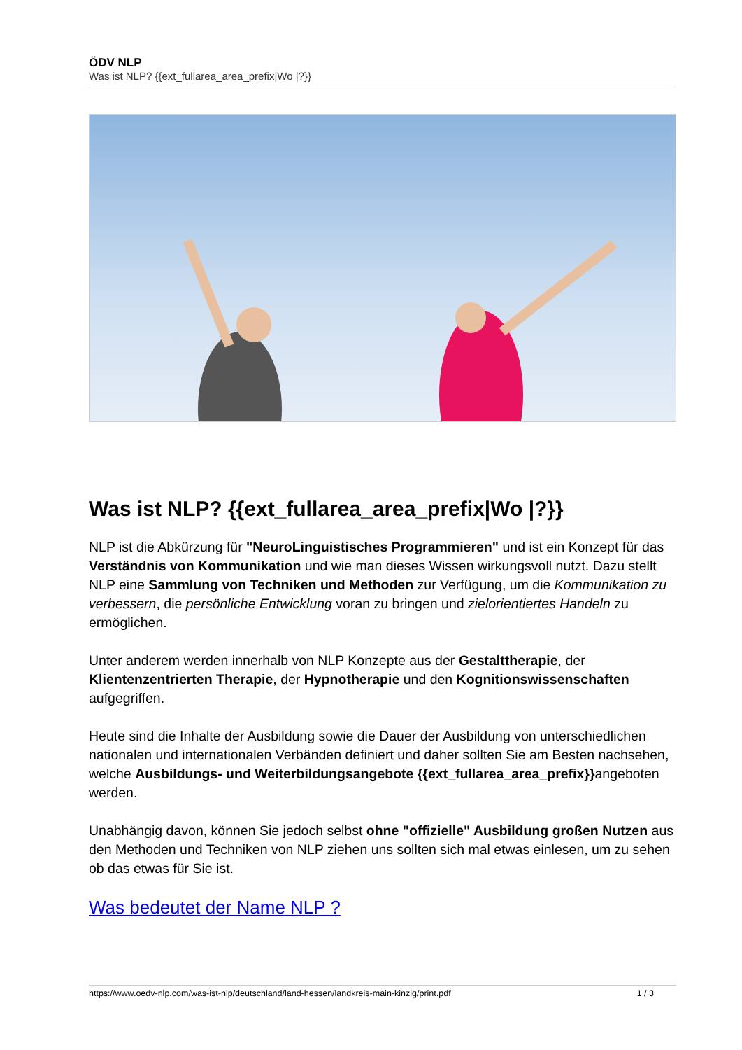ÖDV NLP
Was ist NLP? {{ext_fullarea_area_prefix|Wo |?}}
Was ist NLP? {{ext_fullarea_area_prefix|Wo |?}}
NLP ist die Abkürzung für "NeuroLinguistisches Programmieren" und ist ein Konzept für das Verständnis von Kommunikation und wie man dieses Wissen wirkungsvoll nutzt. Dazu stellt NLP eine Sammlung von Techniken und Methoden zur Verfügung, um die Kommunikation zu verbessern, die persönliche Entwicklung voran zu bringen und zielorientiertes Handeln zu ermöglichen.
Unter anderem werden innerhalb von NLP Konzepte aus der Gestalttherapie, der Klientenzentrierten Therapie, der Hypnotherapie und den Kognitionswissenschaften aufgegriffen.
Heute sind die Inhalte der Ausbildung sowie die Dauer der Ausbildung von unterschiedlichen nationalen und internationalen Verbänden definiert und daher sollten Sie am Besten nachsehen, welche Ausbildungs- und Weiterbildungsangebote {{ext_fullarea_area_prefix}}angeboten werden.
Unabhängig davon, können Sie jedoch selbst ohne "offizielle" Ausbildung großen Nutzen aus den Methoden und Techniken von NLP ziehen uns sollten sich mal etwas einlesen, um zu sehen ob das etwas für Sie ist.
Was bedeutet der Name NLP ?
https://www.oedv-nlp.com/was-ist-nlp/deutschland/land-hessen/landkreis-main-kinzig/print.pdf 1 / 3